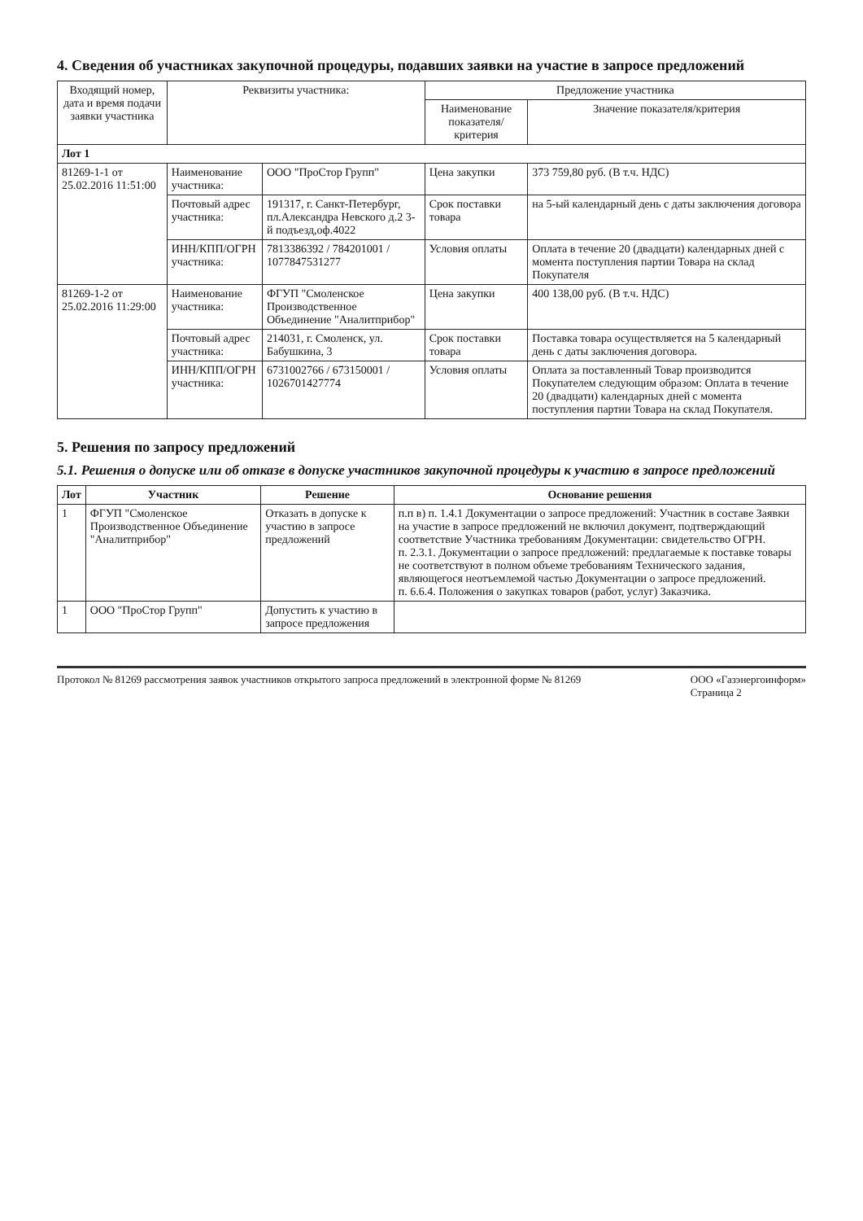4. Сведения об участниках закупочной процедуры, подавших заявки на участие в запросе предложений
| Входящий номер, дата и время подачи заявки участника | Реквизиты участника: | | Предложение участника | |
| --- | --- | --- | --- | --- |
| | | | Наименование показателя/критерия | Значение показателя/критерия |
| Лот 1 | | | | |
| 81269-1-1 от 25.02.2016 11:51:00 | Наименование участника: | ООО "ПроСтор Групп" | Цена закупки | 373 759,80 руб. (В т.ч. НДС) |
| | Почтовый адрес участника: | 191317, г. Санкт-Петербург, пл.Александра Невского д.2 3-й подъезд,оф.4022 | Срок поставки товара | на 5-ый календарный день с даты заключения договора |
| | ИНН/КПП/ОГРН участника: | 7813386392 / 784201001 / 1077847531277 | Условия оплаты | Оплата в течение 20 (двадцати) календарных дней с момента поступления партии Товара на склад Покупателя |
| 81269-1-2 от 25.02.2016 11:29:00 | Наименование участника: | ФГУП "Смоленское Производственное Объединение "Аналитприбор" | Цена закупки | 400 138,00 руб. (В т.ч. НДС) |
| | Почтовый адрес участника: | 214031, г. Смоленск, ул. Бабушкина, 3 | Срок поставки товара | Поставка товара осуществляется на 5 календарный день с даты заключения договора. |
| | ИНН/КПП/ОГРН участника: | 6731002766 / 673150001 / 1026701427774 | Условия оплаты | Оплата за поставленный Товар производится Покупателем следующим образом: Оплата в течение 20 (двадцати) календарных дней с момента поступления партии Товара на склад Покупателя. |
5. Решения по запросу предложений
5.1. Решения о допуске или об отказе в допуске участников закупочной процедуры к участию в запросе предложений
| Лот | Участник | Решение | Основание решения |
| --- | --- | --- | --- |
| 1 | ФГУП "Смоленское Производственное Объединение "Аналитприбор" | Отказать в допуске к участию в запросе предложений | п.п в) п. 1.4.1 Документации о запросе предложений: Участник в составе Заявки на участие в запросе предложений не включил документ, подтверждающий соответствие Участника требованиям Документации: свидетельство ОГРН. п. 2.3.1. Документации о запросе предложений: предлагаемые к поставке товары не соответствуют в полном объеме требованиям Технического задания, являющегося неотъемлемой частью Документации о запросе предложений. п. 6.6.4. Положения о закупках товаров (работ, услуг) Заказчика. |
| 1 | ООО "ПроСтор Групп" | Допустить к участию в запросе предложения | |
Протокол № 81269 рассмотрения заявок участников открытого запроса предложений в электронной форме № 81269 ООО «Газэнергоинформ»
Страница 2